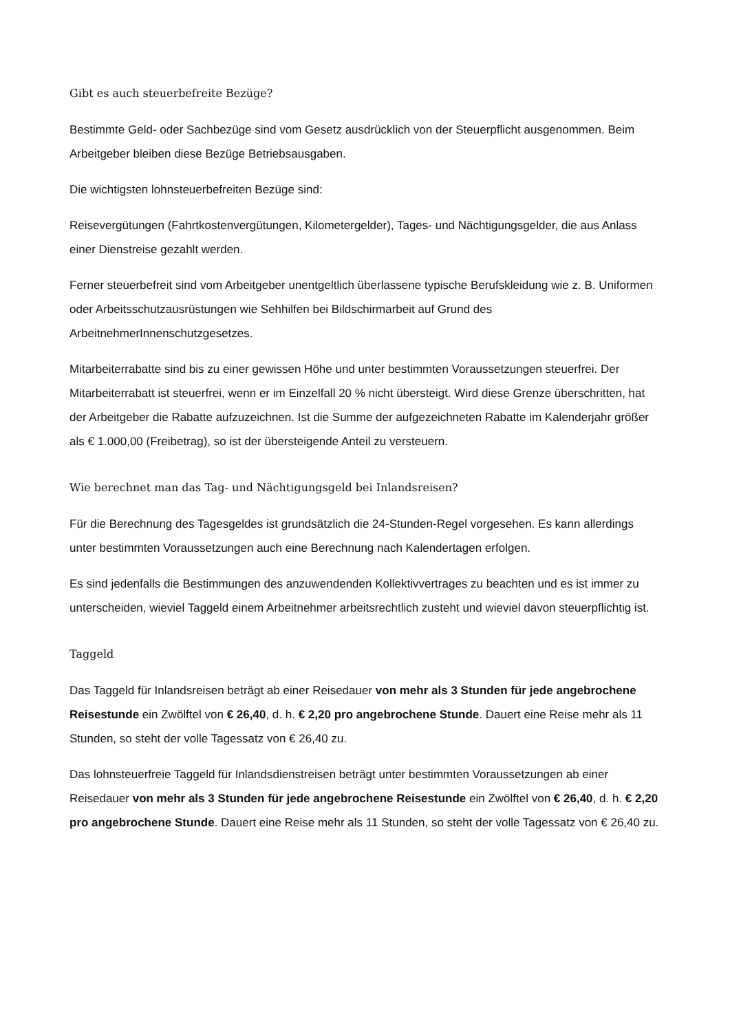Gibt es auch steuerbefreite Bezüge?
Bestimmte Geld- oder Sachbezüge sind vom Gesetz ausdrücklich von der Steuerpflicht ausgenommen. Beim Arbeitgeber bleiben diese Bezüge Betriebsausgaben.
Die wichtigsten lohnsteuerbefreiten Bezüge sind:
Reisevergütungen (Fahrtkostenvergütungen, Kilometergelder), Tages- und Nächtigungsgelder, die aus Anlass einer Dienstreise gezahlt werden.
Ferner steuerbefreit sind vom Arbeitgeber unentgeltlich überlassene typische Berufskleidung wie z. B. Uniformen oder Arbeitsschutzausrüstungen wie Sehhilfen bei Bildschirmarbeit auf Grund des ArbeitnehmerInnenschutzgesetzes.
Mitarbeiterrabatte sind bis zu einer gewissen Höhe und unter bestimmten Voraussetzungen steuerfrei. Der Mitarbeiterrabatt ist steuerfrei, wenn er im Einzelfall 20 % nicht übersteigt. Wird diese Grenze überschritten, hat der Arbeitgeber die Rabatte aufzuzeichnen. Ist die Summe der aufgezeichneten Rabatte im Kalenderjahr größer als € 1.000,00 (Freibetrag), so ist der übersteigende Anteil zu versteuern.
Wie berechnet man das Tag- und Nächtigungsgeld bei Inlandsreisen?
Für die Berechnung des Tagesgeldes ist grundsätzlich die 24-Stunden-Regel vorgesehen. Es kann allerdings unter bestimmten Voraussetzungen auch eine Berechnung nach Kalendertagen erfolgen.
Es sind jedenfalls die Bestimmungen des anzuwendenden Kollektivvertrages zu beachten und es ist immer zu unterscheiden, wieviel Taggeld einem Arbeitnehmer arbeitsrechtlich zusteht und wieviel davon steuerpflichtig ist.
Taggeld
Das Taggeld für Inlandsreisen beträgt ab einer Reisedauer von mehr als 3 Stunden für jede angebrochene Reisestunde ein Zwölftel von € 26,40, d. h. € 2,20 pro angebrochene Stunde. Dauert eine Reise mehr als 11 Stunden, so steht der volle Tagessatz von € 26,40 zu.
Das lohnsteuerfreie Taggeld für Inlandsdienstreisen beträgt unter bestimmten Voraussetzungen ab einer Reisedauer von mehr als 3 Stunden für jede angebrochene Reisestunde ein Zwölftel von € 26,40, d. h. € 2,20 pro angebrochene Stunde. Dauert eine Reise mehr als 11 Stunden, so steht der volle Tagessatz von € 26,40 zu.